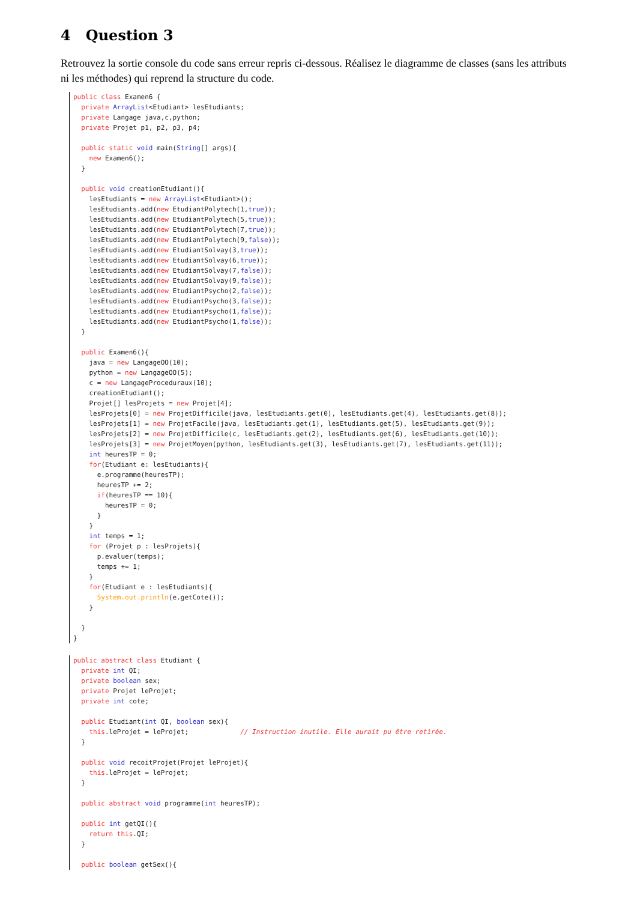4 Question 3
Retrouvez la sortie console du code sans erreur repris ci-dessous. Réalisez le diagramme de classes (sans les attributs ni les méthodes) qui reprend la structure du code.
public class Examen6 {
  private ArrayList<Etudiant> lesEtudiants;
  private Langage java,c,python;
  private Projet p1, p2, p3, p4;

  public static void main(String[] args){
    new Examen6();
  }

  public void creationEtudiant(){
    lesEtudiants = new ArrayList<Etudiant>();
    lesEtudiants.add(new EtudiantPolytech(1,true));
    lesEtudiants.add(new EtudiantPolytech(5,true));
    lesEtudiants.add(new EtudiantPolytech(7,true));
    lesEtudiants.add(new EtudiantPolytech(9,false));
    lesEtudiants.add(new EtudiantSolvay(3,true));
    lesEtudiants.add(new EtudiantSolvay(6,true));
    lesEtudiants.add(new EtudiantSolvay(7,false));
    lesEtudiants.add(new EtudiantSolvay(9,false));
    lesEtudiants.add(new EtudiantPsycho(2,false));
    lesEtudiants.add(new EtudiantPsycho(3,false));
    lesEtudiants.add(new EtudiantPsycho(1,false));
    lesEtudiants.add(new EtudiantPsycho(1,false));
  }

  public Examen6(){
    java = new LangageOO(10);
    python = new LangageOO(5);
    c = new LangageProceduraux(10);
    creationEtudiant();
    Projet[] lesProjets = new Projet[4];
    lesProjets[0] = new ProjetDifficile(java, lesEtudiants.get(0), lesEtudiants.get(4), lesEtudiants.get(8));
    lesProjets[1] = new ProjetFacile(java, lesEtudiants.get(1), lesEtudiants.get(5), lesEtudiants.get(9));
    lesProjets[2] = new ProjetDifficile(c, lesEtudiants.get(2), lesEtudiants.get(6), lesEtudiants.get(10));
    lesProjets[3] = new ProjetMoyen(python, lesEtudiants.get(3), lesEtudiants.get(7), lesEtudiants.get(11));
    int heuresTP = 0;
    for(Etudiant e: lesEtudiants){
      e.programme(heuresTP);
      heuresTP += 2;
      if(heuresTP == 10){
        heuresTP = 0;
      }
    }
    int temps = 1;
    for (Projet p : lesProjets){
      p.evaluer(temps);
      temps += 1;
    }
    for(Etudiant e : lesEtudiants){
      System.out.println(e.getCote());
    }

  }
}
public abstract class Etudiant {
  private int QI;
  private boolean sex;
  private Projet leProjet;
  private int cote;

  public Etudiant(int QI, boolean sex){
    this.leProjet = leProjet;             // Instruction inutile. Elle aurait pu être retirée.
  }

  public void recoitProjet(Projet leProjet){
    this.leProjet = leProjet;
  }

  public abstract void programme(int heuresTP);

  public int getQI(){
    return this.QI;
  }

  public boolean getSex(){